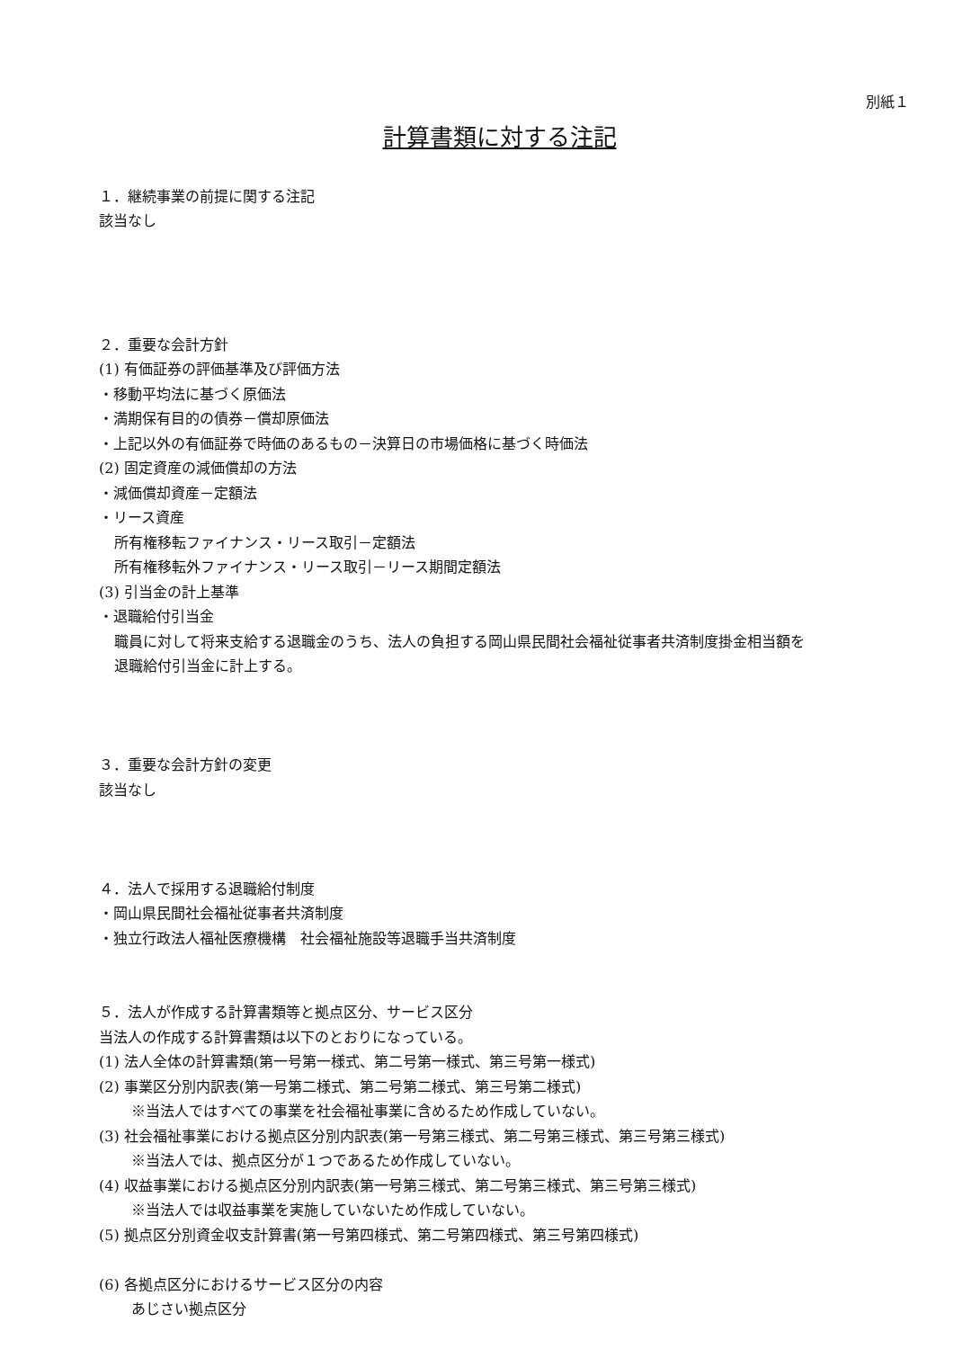別紙１
計算書類に対する注記
１．継続事業の前提に関する注記
該当なし
２．重要な会計方針
(1) 有価証券の評価基準及び評価方法
・移動平均法に基づく原価法
・満期保有目的の債券－償却原価法
・上記以外の有価証券で時価のあるもの－決算日の市場価格に基づく時価法
(2) 固定資産の減価償却の方法
・減価償却資産－定額法
・リース資産
所有権移転ファイナンス・リース取引－定額法
所有権移転外ファイナンス・リース取引－リース期間定額法
(3) 引当金の計上基準
・退職給付引当金
職員に対して将来支給する退職金のうち、法人の負担する岡山県民間社会福祉従事者共済制度掛金相当額を
退職給付引当金に計上する。
３．重要な会計方針の変更
該当なし
４．法人で採用する退職給付制度
・岡山県民間社会福祉従事者共済制度
・独立行政法人福祉医療機構　社会福祉施設等退職手当共済制度
５．法人が作成する計算書類等と拠点区分、サービス区分
当法人の作成する計算書類は以下のとおりになっている。
(1) 法人全体の計算書類(第一号第一様式、第二号第一様式、第三号第一様式)
(2) 事業区分別内訳表(第一号第二様式、第二号第二様式、第三号第二様式)
※当法人ではすべての事業を社会福祉事業に含めるため作成していない。
(3) 社会福祉事業における拠点区分別内訳表(第一号第三様式、第二号第三様式、第三号第三様式)
※当法人では、拠点区分が１つであるため作成していない。
(4) 収益事業における拠点区分別内訳表(第一号第三様式、第二号第三様式、第三号第三様式)
※当法人では収益事業を実施していないため作成していない。
(5) 拠点区分別資金収支計算書(第一号第四様式、第二号第四様式、第三号第四様式)
(6) 各拠点区分におけるサービス区分の内容
あじさい拠点区分